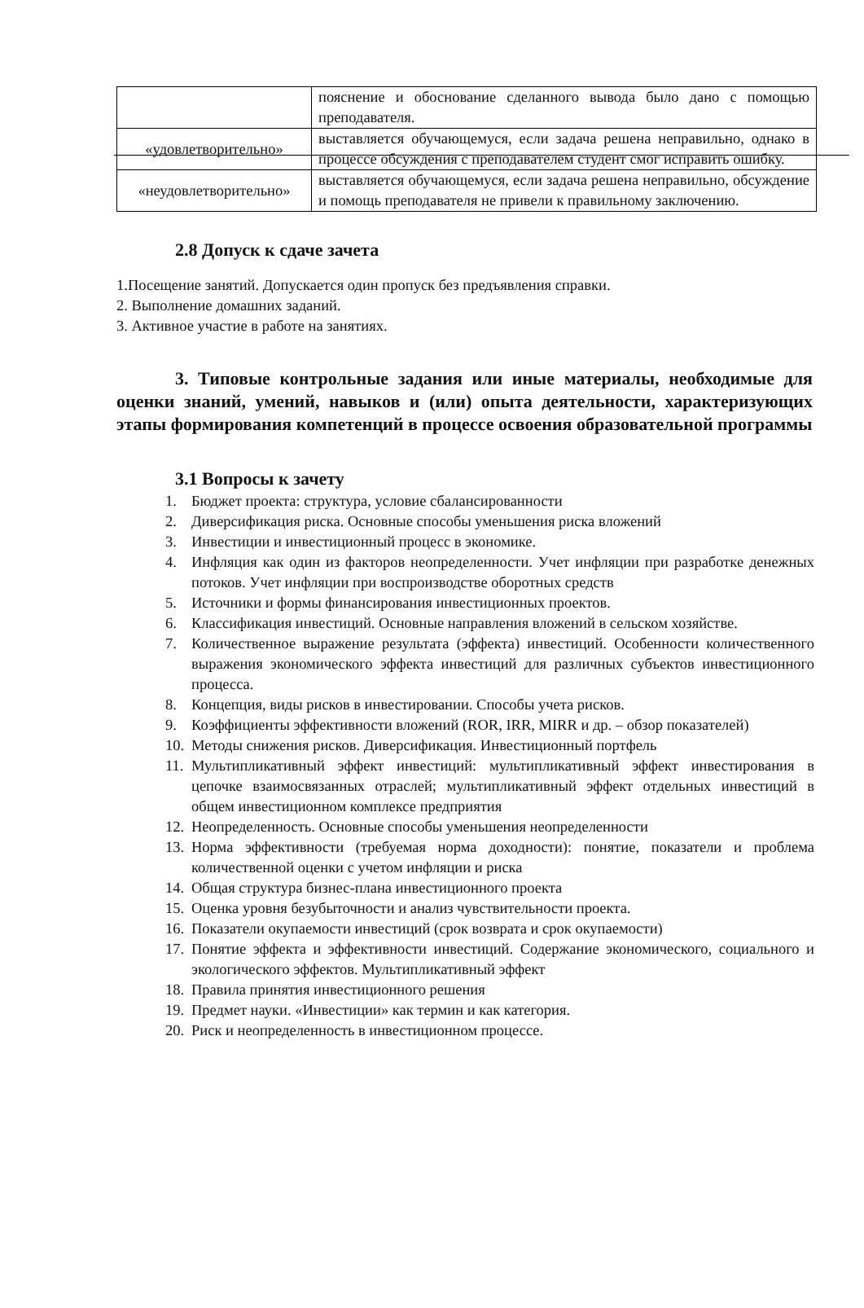| | пояснение и обоснование сделанного вывода было дано с помощью преподавателя. |
| «удовлетворительно» | выставляется обучающемуся, если задача решена неправильно, однако в процессе обсуждения с преподавателем студент смог исправить ошибку. |
| «неудовлетворительно» | выставляется обучающемуся, если задача решена неправильно, обсуждение и помощь преподавателя не привели к правильному заключению. |
2.8 Допуск к сдаче зачета
1.Посещение занятий. Допускается один пропуск без предъявления справки.
2. Выполнение домашних заданий.
3. Активное участие в работе на занятиях.
3. Типовые контрольные задания или иные материалы, необходимые для оценки знаний, умений, навыков и (или) опыта деятельности, характеризующих этапы формирования компетенций в процессе освоения образовательной программы
3.1 Вопросы к зачету
1. Бюджет проекта: структура, условие сбалансированности
2. Диверсификация риска. Основные способы уменьшения риска вложений
3. Инвестиции и инвестиционный процесс в экономике.
4. Инфляция как один из факторов неопределенности. Учет инфляции при разработке денежных потоков. Учет инфляции при воспроизводстве оборотных средств
5. Источники и формы финансирования инвестиционных проектов.
6. Классификация инвестиций. Основные направления вложений в сельском хозяйстве.
7. Количественное выражение результата (эффекта) инвестиций. Особенности количественного выражения экономического эффекта инвестиций для различных субъектов инвестиционного процесса.
8. Концепция, виды рисков в инвестировании. Способы учета рисков.
9. Коэффициенты эффективности вложений (ROR, IRR, MIRR и др. – обзор показателей)
10. Методы снижения рисков. Диверсификация. Инвестиционный портфель
11. Мультипликативный эффект инвестиций: мультипликативный эффект инвестирования в цепочке взаимосвязанных отраслей; мультипликативный эффект отдельных инвестиций в общем инвестиционном комплексе предприятия
12. Неопределенность. Основные способы уменьшения неопределенности
13. Норма эффективности (требуемая норма доходности): понятие, показатели и проблема количественной оценки с учетом инфляции и риска
14. Общая структура бизнес-плана инвестиционного проекта
15. Оценка уровня безубыточности и анализ чувствительности проекта.
16. Показатели окупаемости инвестиций (срок возврата и срок окупаемости)
17. Понятие эффекта и эффективности инвестиций. Содержание экономического, социального и экологического эффектов. Мультипликативный эффект
18. Правила принятия инвестиционного решения
19. Предмет науки. «Инвестиции» как термин и как категория.
20. Риск и неопределенность в инвестиционном процессе.